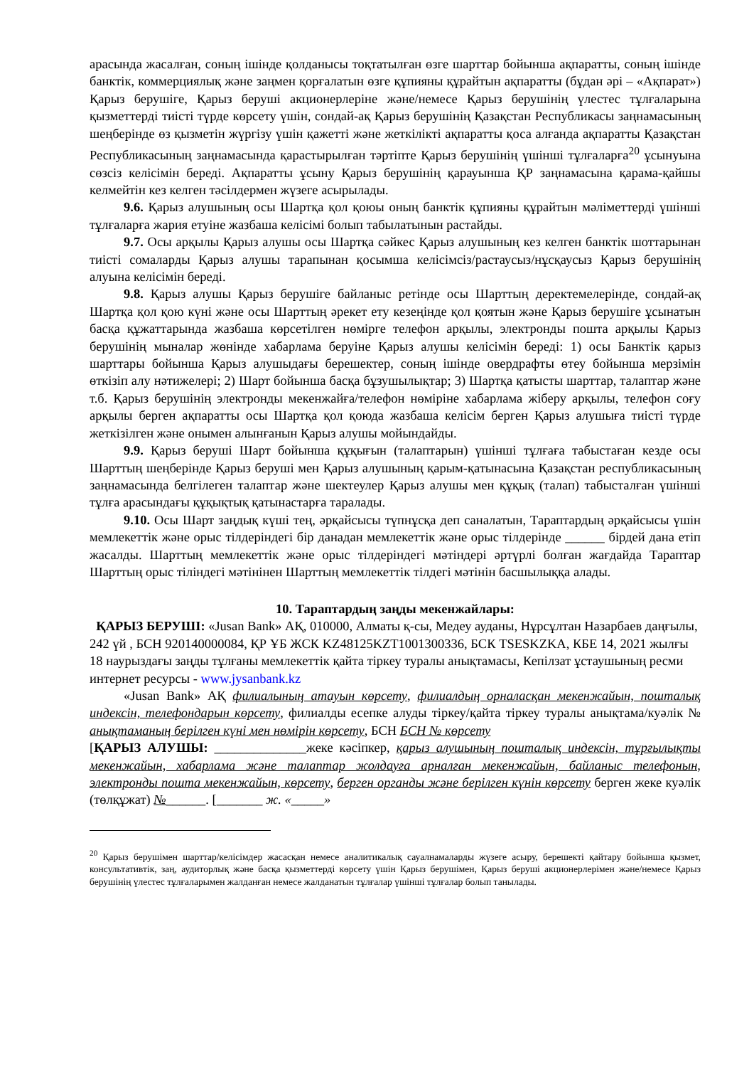арасында жасалған, соның ішінде қолданысы тоқтатылған өзге шарттар бойынша ақпаратты, соның ішінде банктік, коммерциялық және заңмен қорғалатын өзге құпияны құрайтын ақпаратты (бұдан әрі – «Ақпарат») Қарыз берушіге, Қарыз беруші акционерлеріне және/немесе Қарыз берушінің үлестес тұлғаларына қызметтерді тиісті түрде көрсету үшін, сондай-ақ Қарыз берушінің Қазақстан Республикасы заңнамасының шеңберінде өз қызметін жүргізу үшін қажетті және жеткілікті ақпаратты қоса алғанда ақпаратты Қазақстан Республикасының заңнамасында қарастырылған тәртіпте Қарыз берушінің үшінші тұлғаларға<sup>20</sup> ұсынуына сөзсіз келісімін береді. Ақпаратты ұсыну Қарыз берушінің қарауынша ҚР заңнамасына қарама-қайшы келмейтін кез келген тәсілдермен жүзеге асырылады.
9.6. Қарыз алушының осы Шартқа қол қоюы оның банктік құпияны құрайтын мәліметтерді үшінші тұлғаларға жария етуіне жазбаша келісімі болып табылатынын растайды.
9.7. Осы арқылы Қарыз алушы осы Шартқа сәйкес Қарыз алушының кез келген банктік шоттарынан тиісті сомаларды Қарыз алушы тарапынан қосымша келісімсіз/растаусыз/нұсқаусыз Қарыз берушінің алуына келісімін береді.
9.8. Қарыз алушы Қарыз берушіге байланыс ретінде осы Шарттың деректемелерінде, сондай-ақ Шартқа қол қою күні және осы Шарттың әрекет ету кезеңінде қол қоятын және Қарыз берушіге ұсынатын басқа құжаттарында жазбаша көрсетілген нөмірге телефон арқылы, электронды пошта арқылы Қарыз берушінің мыналар жөнінде хабарлама беруіне Қарыз алушы келісімін береді: 1) осы Банктік қарыз шарттары бойынша Қарыз алушыдағы берешектер, соның ішінде овердрафты өтеу бойынша мерзімін өткізіп алу нәтижелері; 2) Шарт бойынша басқа бұзушылықтар; 3) Шартқа қатысты шарттар, талаптар және т.б. Қарыз берушінің электронды мекенжайға/телефон нөміріне хабарлама жіберу арқылы, телефон соғу арқылы берген ақпаратты осы Шартқа қол қоюда жазбаша келісім берген Қарыз алушыға тиісті түрде жеткізілген және онымен алынғанын Қарыз алушы мойындайды.
9.9. Қарыз беруші Шарт бойынша құқығын (талаптарын) үшінші тұлғаға табыстаған кезде осы Шарттың шеңберінде Қарыз беруші мен Қарыз алушының қарым-қатынасына Қазақстан республикасының заңнамасында белгілеген талаптар және шектеулер Қарыз алушы мен құқық (талап) табысталған үшінші тұлға арасындағы құқықтық қатынастарға таралады.
9.10. Осы Шарт заңдық күші тең, әрқайсысы түпнұсқа деп саналатын, Тараптардың әрқайсысы үшін мемлекеттік және орыс тілдеріндегі бір данадан мемлекеттік және орыс тілдерінде ______ бірдей дана етіп жасалды. Шарттың мемлекеттік және орыс тілдеріндегі мәтіндері әртүрлі болған жағдайда Тараптар Шарттың орыс тіліндегі мәтінінен Шарттың мемлекеттік тілдегі мәтінін басшылыққа алады.
10. Тараптардың заңды мекенжайлары:
ҚАРЫЗ БЕРУШІ: «Jusan Bank» АҚ, 010000, Алматы қ-сы, Медеу ауданы, Нұрсұлтан Назарбаев даңғылы, 242 үй , БСН 920140000084, ҚР ҰБ ЖСК KZ48125KZT1001300336, БСК TSESKZKA, КБЕ 14, 2021 жылғы 18 наурыздағы заңды тұлғаны мемлекеттік қайта тіркеу туралы анықтамасы, Кепілзат ұстаушының ресми интернет ресурсы - www.jysanbank.kz
«Jusan Bank» АҚ филиалының атауын көрсету, филиалдың орналасқан мекенжайын, пошталық индексін, телефондарын көрсету, филиалды есепке алуды тіркеу/қайта тіркеу туралы анықтама/куәлік № анықтаманың берілген күні мен нөмірін көрсету, БСН БСН № көрсету
[ҚАРЫЗ АЛУШЫ: ______________жеке кәсіпкер, қарыз алушының пошталық индексін, тұрғылықты мекенжайын, хабарлама және талаптар жолдауға арналған мекенжайын, байланыс телефонын, электронды пошта мекенжайын, көрсету, берген органды және берілген күнін көрсету берген жеке куәлік (төлқұжат) №______. [_______ ж. «_____»
<sup>20</sup> Қарыз берушімен шарттар/келісімдер жасасқан немесе аналитикалық сауалнамаларды жүзеге асыру, берешекті қайтару бойынша қызмет, консультативтік, заң, аудиторлық және басқа қызметтерді көрсету үшін Қарыз берушімен, Қарыз беруші акционерлерімен және/немесе Қарыз берушінің үлестес тұлғаларымен жалданған немесе жалданатын тұлғалар үшінші тұлғалар болып танылады.